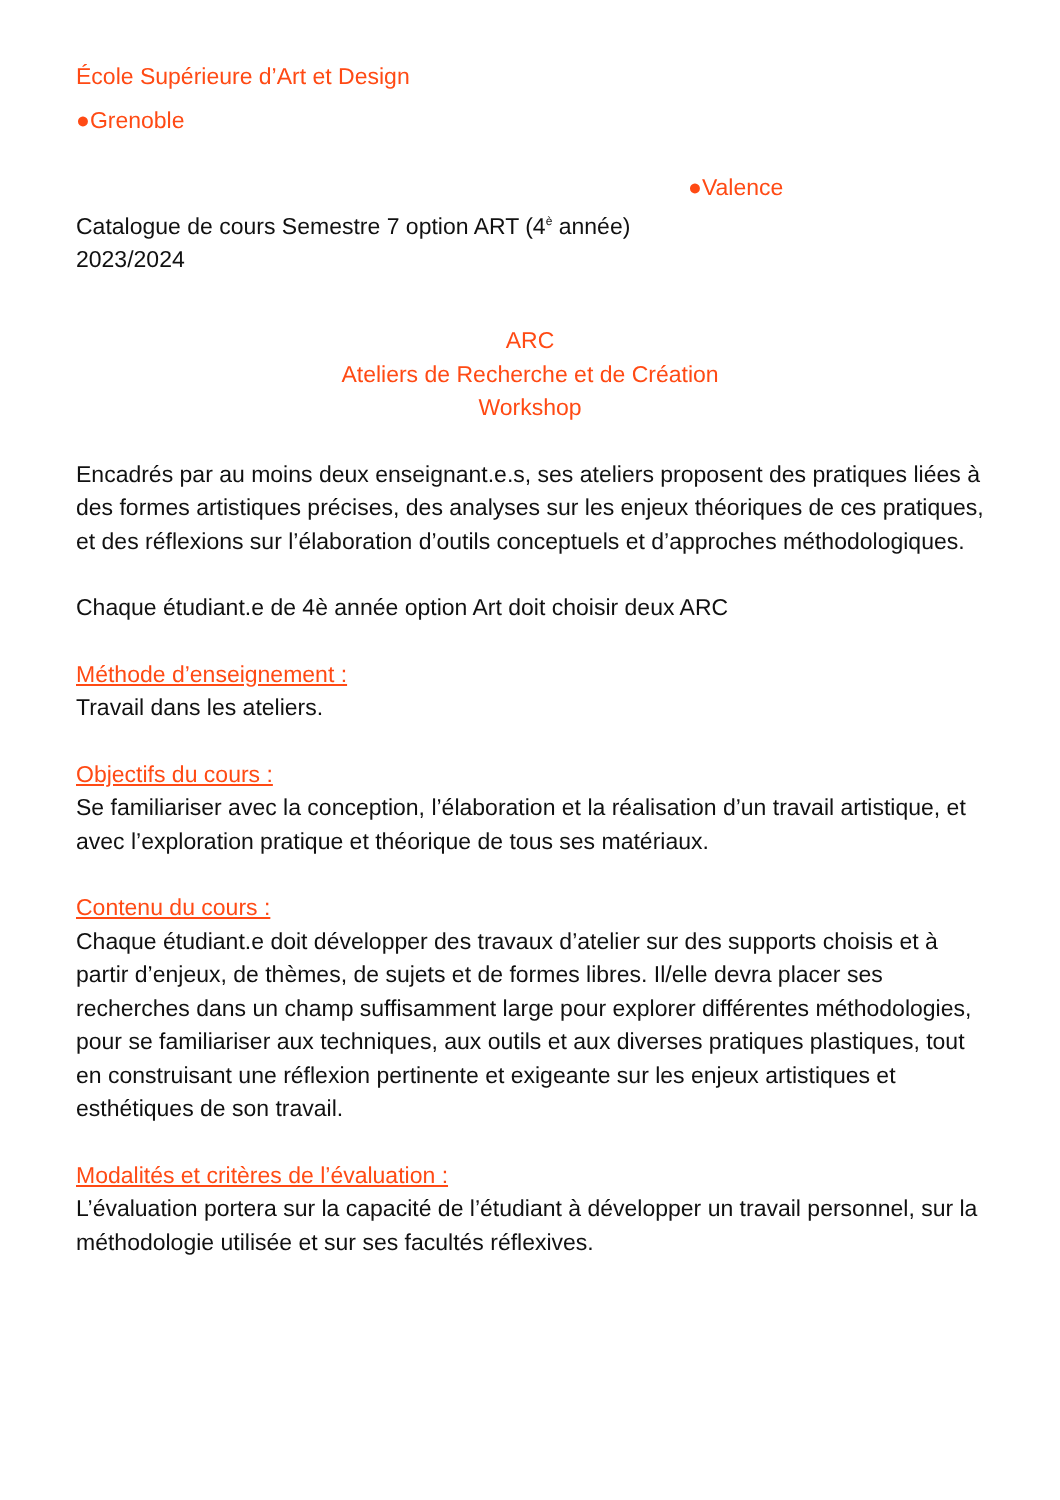École Supérieure d’Art et Design
●Grenoble
●Valence
Catalogue de cours Semestre 7 option ART (4<sup>è</sup> année)
2023/2024
ARC
Ateliers de Recherche et de Création
Workshop
Encadrés par au moins deux enseignant.e.s, ses ateliers proposent des pratiques liées à des formes artistiques précises, des analyses sur les enjeux théoriques de ces pratiques, et des réflexions sur l’élaboration d’outils conceptuels et d’approches méthodologiques.
Chaque étudiant.e de 4è année option Art doit choisir deux ARC
Méthode d’enseignement :
Travail dans les ateliers.
Objectifs du cours :
Se familiariser avec la conception, l’élaboration et la réalisation d’un travail artistique, et avec l’exploration pratique et théorique de tous ses matériaux.
Contenu du cours :
Chaque étudiant.e doit développer des travaux d’atelier sur des supports choisis et à partir d’enjeux, de thèmes, de sujets et de formes libres. Il/elle devra placer ses recherches dans un champ suffisamment large pour explorer différentes méthodologies, pour se familiariser aux techniques, aux outils et aux diverses pratiques plastiques, tout en construisant une réflexion pertinente et exigeante sur les enjeux artistiques et esthétiques de son travail.
Modalités et critères de l’évaluation :
L’évaluation portera sur la capacité de l’étudiant à développer un travail personnel, sur la méthodologie utilisée et sur ses facultés réflexives.